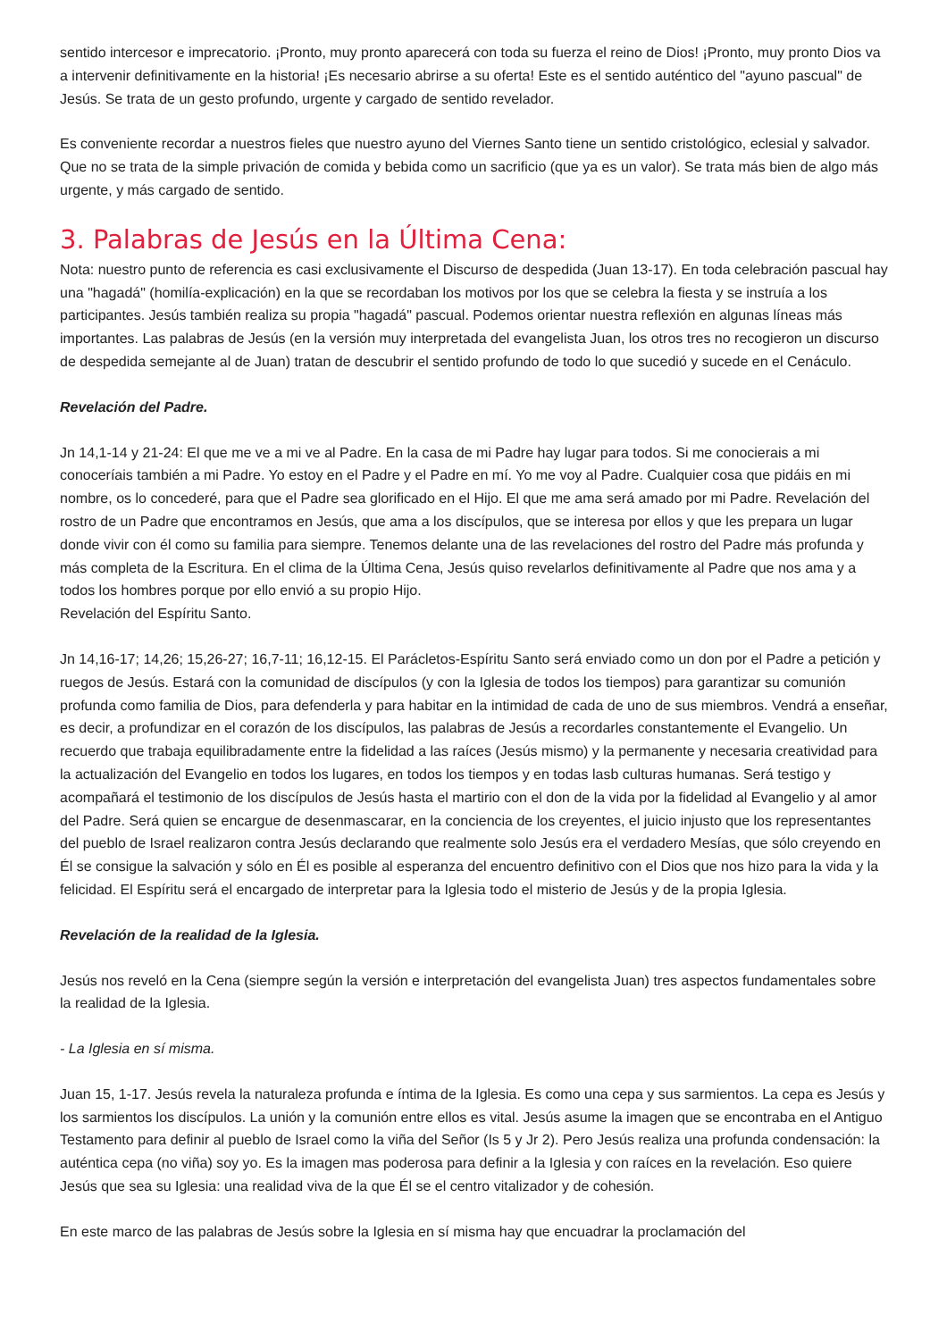sentido intercesor e imprecatorio. ¡Pronto, muy pronto aparecerá con toda su fuerza el reino de Dios! ¡Pronto, muy pronto Dios va a intervenir definitivamente en la historia! ¡Es necesario abrirse a su oferta! Este es el sentido auténtico del "ayuno pascual" de Jesús. Se trata de un gesto profundo, urgente y cargado de sentido revelador.
Es conveniente recordar a nuestros fieles que nuestro ayuno del Viernes Santo tiene un sentido cristológico, eclesial y salvador. Que no se trata de la simple privación de comida y bebida como un sacrificio (que ya es un valor). Se trata más bien de algo más urgente, y más cargado de sentido.
3. Palabras de Jesús en la Última Cena:
Nota: nuestro punto de referencia es casi exclusivamente el Discurso de despedida (Juan 13-17). En toda celebración pascual hay una "hagadá" (homilía-explicación) en la que se recordaban los motivos por los que se celebra la fiesta y se instruía a los participantes. Jesús también realiza su propia "hagadá" pascual. Podemos orientar nuestra reflexión en algunas líneas más importantes. Las palabras de Jesús (en la versión muy interpretada del evangelista Juan, los otros tres no recogieron un discurso de despedida semejante al de Juan) tratan de descubrir el sentido profundo de todo lo que sucedió y sucede en el Cenáculo.
Revelación del Padre.
Jn 14,1-14 y 21-24: El que me ve a mi ve al Padre. En la casa de mi Padre hay lugar para todos. Si me conocierais a mi conoceríais también a mi Padre. Yo estoy en el Padre y el Padre en mí. Yo me voy al Padre. Cualquier cosa que pidáis en mi nombre, os lo concederé, para que el Padre sea glorificado en el Hijo. El que me ama será amado por mi Padre. Revelación del rostro de un Padre que encontramos en Jesús, que ama a los discípulos, que se interesa por ellos y que les prepara un lugar donde vivir con él como su familia para siempre. Tenemos delante una de las revelaciones del rostro del Padre más profunda y más completa de la Escritura. En el clima de la Última Cena, Jesús quiso revelarlos definitivamente al Padre que nos ama y a todos los hombres porque por ello envió a su propio Hijo.
Revelación del Espíritu Santo.
Jn 14,16-17; 14,26; 15,26-27; 16,7-11; 16,12-15. El Parácletos-Espíritu Santo será enviado como un don por el Padre a petición y ruegos de Jesús. Estará con la comunidad de discípulos (y con la Iglesia de todos los tiempos) para garantizar su comunión profunda como familia de Dios, para defenderla y para habitar en la intimidad de cada de uno de sus miembros. Vendrá a enseñar, es decir, a profundizar en el corazón de los discípulos, las palabras de Jesús a recordarles constantemente el Evangelio. Un recuerdo que trabaja equilibradamente entre la fidelidad a las raíces (Jesús mismo) y la permanente y necesaria creatividad para la actualización del Evangelio en todos los lugares, en todos los tiempos y en todas lasb culturas humanas. Será testigo y acompañará el testimonio de los discípulos de Jesús hasta el martirio con el don de la vida por la fidelidad al Evangelio y al amor del Padre. Será quien se encargue de desenmascarar, en la conciencia de los creyentes, el juicio injusto que los representantes del pueblo de Israel realizaron contra Jesús declarando que realmente solo Jesús era el verdadero Mesías, que sólo creyendo en Él se consigue la salvación y sólo en Él es posible al esperanza del encuentro definitivo con el Dios que nos hizo para la vida y la felicidad. El Espíritu será el encargado de interpretar para la Iglesia todo el misterio de Jesús y de la propia Iglesia.
Revelación de la realidad de la Iglesia.
Jesús nos reveló en la Cena (siempre según la versión e interpretación del evangelista Juan) tres aspectos fundamentales sobre la realidad de la Iglesia.
- La Iglesia en sí misma.
Juan 15, 1-17. Jesús revela la naturaleza profunda e íntima de la Iglesia. Es como una cepa y sus sarmientos. La cepa es Jesús y los sarmientos los discípulos. La unión y la comunión entre ellos es vital. Jesús asume la imagen que se encontraba en el Antiguo Testamento para definir al pueblo de Israel como la viña del Señor (Is 5 y Jr 2). Pero Jesús realiza una profunda condensación: la auténtica cepa (no viña) soy yo. Es la imagen mas poderosa para definir a la Iglesia y con raíces en la revelación. Eso quiere Jesús que sea su Iglesia: una realidad viva de la que Él se el centro vitalizador y de cohesión.
En este marco de las palabras de Jesús sobre la Iglesia en sí misma hay que encuadrar la proclamación del